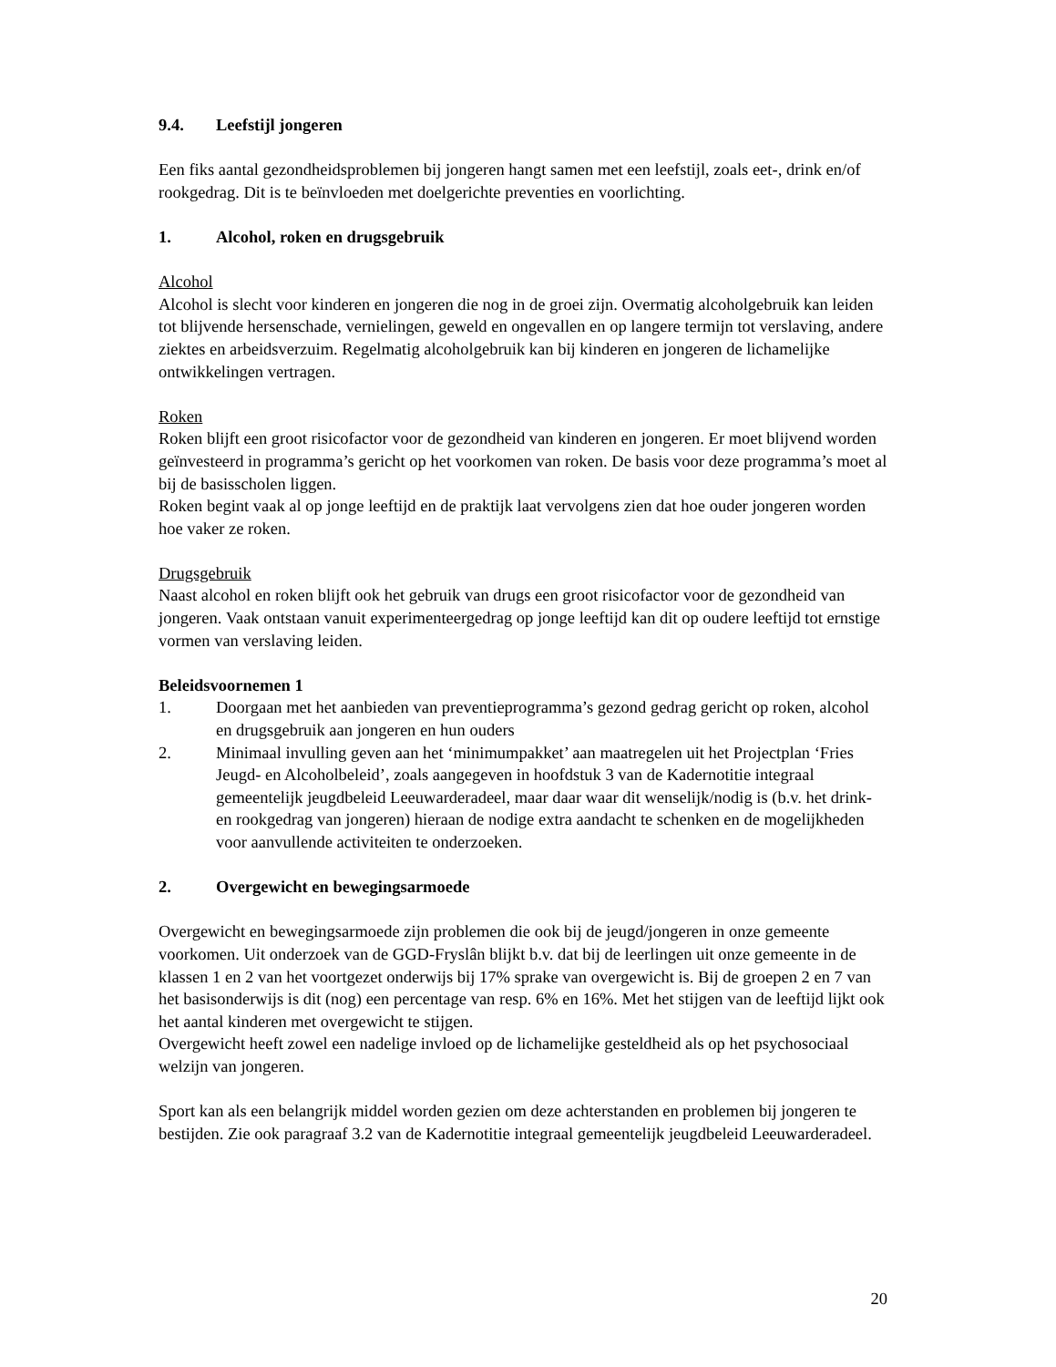9.4. Leefstijl jongeren
Een fiks aantal gezondheidsproblemen bij jongeren hangt samen met een leefstijl, zoals eet-, drink en/of rookgedrag. Dit is te beïnvloeden met doelgerichte preventies en voorlichting.
1. Alcohol, roken en drugsgebruik
Alcohol
Alcohol is slecht voor kinderen en jongeren die nog in de groei zijn. Overmatig alcoholgebruik kan leiden tot blijvende hersenschade, vernielingen, geweld en ongevallen en op langere termijn tot verslaving, andere ziektes en arbeidsverzuim. Regelmatig alcoholgebruik kan bij kinderen en jongeren de lichamelijke ontwikkelingen vertragen.
Roken
Roken blijft een groot risicofactor voor de gezondheid van kinderen en jongeren. Er moet blijvend worden geïnvesteerd in programma’s gericht op het voorkomen van roken. De basis voor deze programma’s moet al bij de basisscholen liggen.
Roken begint vaak al op jonge leeftijd en de praktijk laat vervolgens zien dat hoe ouder jongeren worden hoe vaker ze roken.
Drugsgebruik
Naast alcohol en roken blijft ook het gebruik van drugs een groot risicofactor voor de gezondheid van jongeren. Vaak ontstaan vanuit experimenteergedrag op jonge leeftijd kan dit op oudere leeftijd tot ernstige vormen van verslaving leiden.
Beleidsvoornemen 1
1. Doorgaan met het aanbieden van preventieprogramma’s gezond gedrag gericht op roken, alcohol en drugsgebruik aan jongeren en hun ouders
2. Minimaal invulling geven aan het ‘minimumpakket’ aan maatregelen uit het Projectplan ‘Fries Jeugd- en Alcoholbeleid’, zoals aangegeven in hoofdstuk 3 van de Kadernotitie integraal gemeentelijk jeugdbeleid Leeuwarderadeel, maar daar waar dit wenselijk/nodig is (b.v. het drink- en rookgedrag van jongeren) hieraan de nodige extra aandacht te schenken en de mogelijkheden voor aanvullende activiteiten te onderzoeken.
2. Overgewicht en bewegingsarmoede
Overgewicht en bewegingsarmoede zijn problemen die ook bij de jeugd/jongeren in onze gemeente voorkomen. Uit onderzoek van de GGD-Fryslân blijkt b.v. dat bij de leerlingen uit onze gemeente in de klassen 1 en 2 van het voortgezet onderwijs bij 17% sprake van overgewicht is. Bij de groepen 2 en 7 van het basisonderwijs is dit (nog) een percentage van resp. 6% en 16%. Met het stijgen van de leeftijd lijkt ook het aantal kinderen met overgewicht te stijgen.
Overgewicht heeft zowel een nadelige invloed op de lichamelijke gesteldheid als op het psychosociaal welzijn van jongeren.
Sport kan als een belangrijk middel worden gezien om deze achterstanden en problemen bij jongeren te bestijden. Zie ook paragraaf 3.2 van de Kadernotitie integraal gemeentelijk jeugdbeleid Leeuwarderadeel.
20